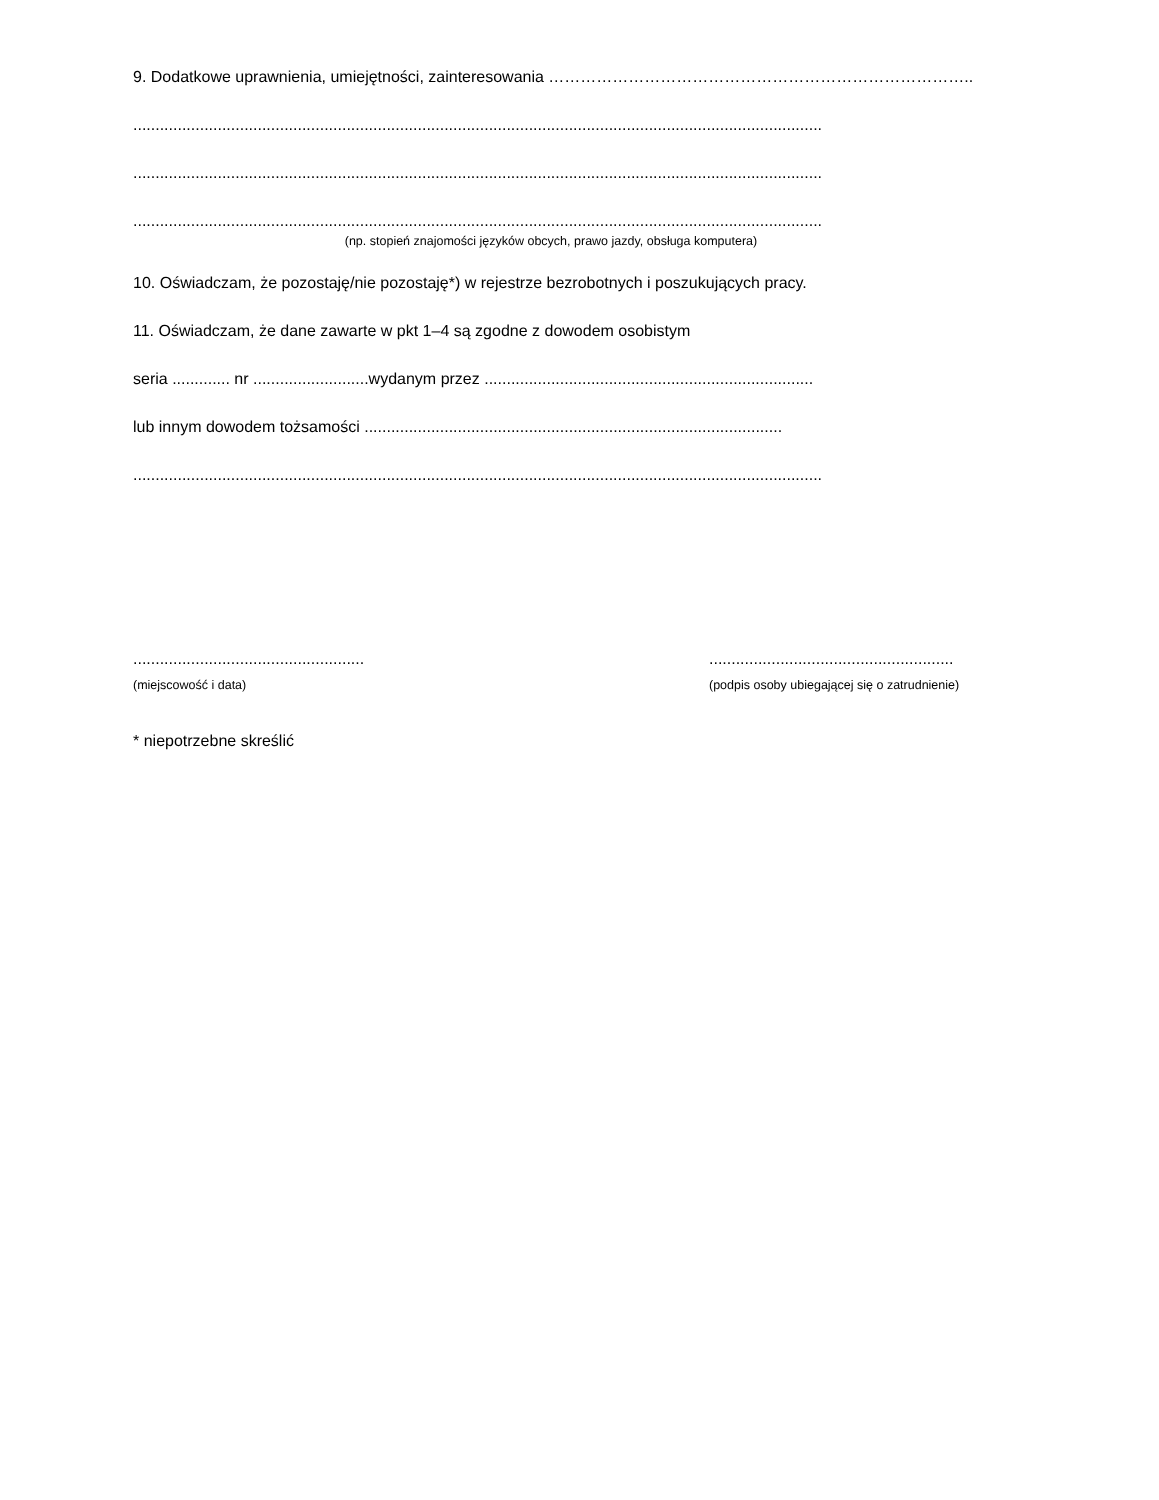9. Dodatkowe uprawnienia, umiejętności, zainteresowania ……………………………………………………………………..
...........................................................................................................................................................
...........................................................................................................................................................
...........................................................................................................................................................
(np. stopień znajomości języków obcych, prawo jazdy, obsługa komputera)
10. Oświadczam, że pozostaję/nie pozostaję*) w rejestrze bezrobotnych i poszukujących pracy.
11. Oświadczam, że dane zawarte w pkt 1–4 są zgodne z dowodem osobistym
seria ............. nr ..........................wydanym przez ..........................................................................
lub innym dowodem tożsamości ..............................................................................................
...........................................................................................................................................................
....................................................
(miejscowość i data)
.......................................................
(podpis osoby ubiegającej się o zatrudnienie)
* niepotrzebne skreślić